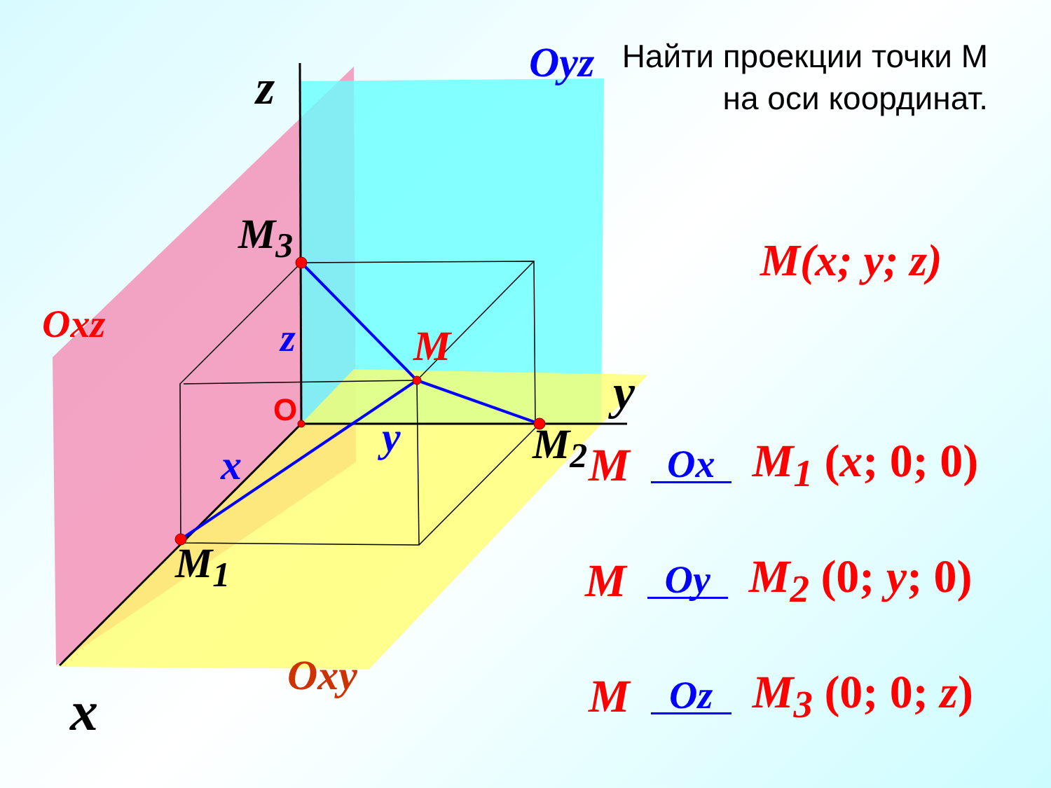Найти проекции точки М на оси координат.
z Oyz
Oxz
M<sub>3</sub>
z M
O y
y M<sub>2</sub>
x
M<sub>1</sub>
x
Oxy
M(x; y; z)
M Ox M<sub>1</sub> (x; 0; 0)
M Oy M<sub>2</sub> (0; y; 0)
M Oz M<sub>3</sub> (0; 0; z)